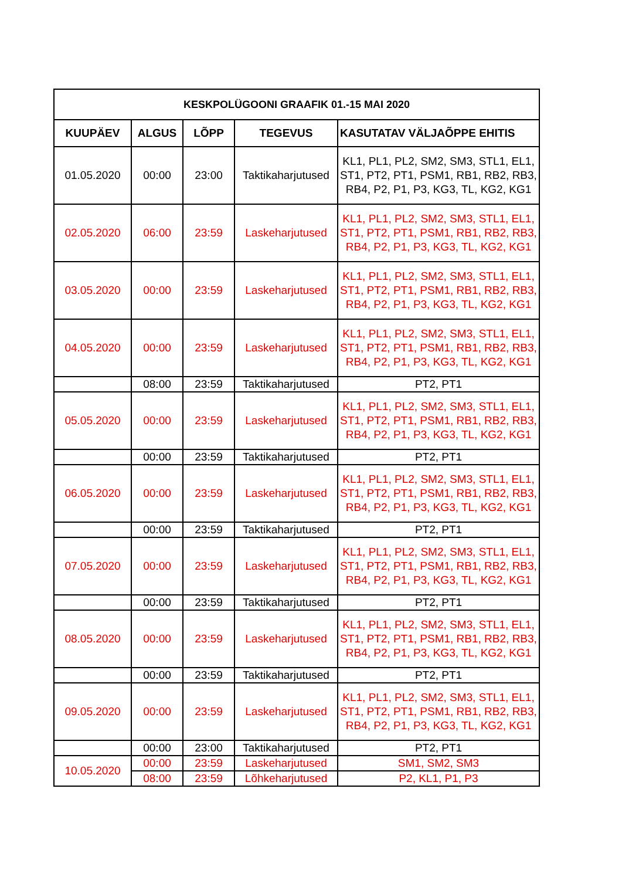| KESKPOLÜGOONI GRAAFIK 01.-15 MAI 2020 | | | | |
| --- | --- | --- | --- | --- |
| KUUPÄEV | ALGUS | LÕPP | TEGEVUS | KASUTATAV VÄLJAÕPPE EHITIS |
| 01.05.2020 | 00:00 | 23:00 | Taktikaharjutused | KL1, PL1, PL2, SM2, SM3, STL1, EL1, ST1, PT2, PT1, PSM1, RB1, RB2, RB3, RB4, P2, P1, P3, KG3, TL, KG2, KG1 |
| 02.05.2020 | 06:00 | 23:59 | Laskeharjutused | KL1, PL1, PL2, SM2, SM3, STL1, EL1, ST1, PT2, PT1, PSM1, RB1, RB2, RB3, RB4, P2, P1, P3, KG3, TL, KG2, KG1 |
| 03.05.2020 | 00:00 | 23:59 | Laskeharjutused | KL1, PL1, PL2, SM2, SM3, STL1, EL1, ST1, PT2, PT1, PSM1, RB1, RB2, RB3, RB4, P2, P1, P3, KG3, TL, KG2, KG1 |
| 04.05.2020 | 00:00 | 23:59 | Laskeharjutused | KL1, PL1, PL2, SM2, SM3, STL1, EL1, ST1, PT2, PT1, PSM1, RB1, RB2, RB3, RB4, P2, P1, P3, KG3, TL, KG2, KG1 |
| | 08:00 | 23:59 | Taktikaharjutused | PT2, PT1 |
| 05.05.2020 | 00:00 | 23:59 | Laskeharjutused | KL1, PL1, PL2, SM2, SM3, STL1, EL1, ST1, PT2, PT1, PSM1, RB1, RB2, RB3, RB4, P2, P1, P3, KG3, TL, KG2, KG1 |
| | 00:00 | 23:59 | Taktikaharjutused | PT2, PT1 |
| 06.05.2020 | 00:00 | 23:59 | Laskeharjutused | KL1, PL1, PL2, SM2, SM3, STL1, EL1, ST1, PT2, PT1, PSM1, RB1, RB2, RB3, RB4, P2, P1, P3, KG3, TL, KG2, KG1 |
| | 00:00 | 23:59 | Taktikaharjutused | PT2, PT1 |
| 07.05.2020 | 00:00 | 23:59 | Laskeharjutused | KL1, PL1, PL2, SM2, SM3, STL1, EL1, ST1, PT2, PT1, PSM1, RB1, RB2, RB3, RB4, P2, P1, P3, KG3, TL, KG2, KG1 |
| | 00:00 | 23:59 | Taktikaharjutused | PT2, PT1 |
| 08.05.2020 | 00:00 | 23:59 | Laskeharjutused | KL1, PL1, PL2, SM2, SM3, STL1, EL1, ST1, PT2, PT1, PSM1, RB1, RB2, RB3, RB4, P2, P1, P3, KG3, TL, KG2, KG1 |
| | 00:00 | 23:59 | Taktikaharjutused | PT2, PT1 |
| 09.05.2020 | 00:00 | 23:59 | Laskeharjutused | KL1, PL1, PL2, SM2, SM3, STL1, EL1, ST1, PT2, PT1, PSM1, RB1, RB2, RB3, RB4, P2, P1, P3, KG3, TL, KG2, KG1 |
| | 00:00 | 23:00 | Taktikaharjutused | PT2, PT1 |
| 10.05.2020 | 00:00 | 23:59 | Laskeharjutused | SM1, SM2, SM3 |
| | 08:00 | 23:59 | Lõhkeharjutused | P2, KL1, P1, P3 |